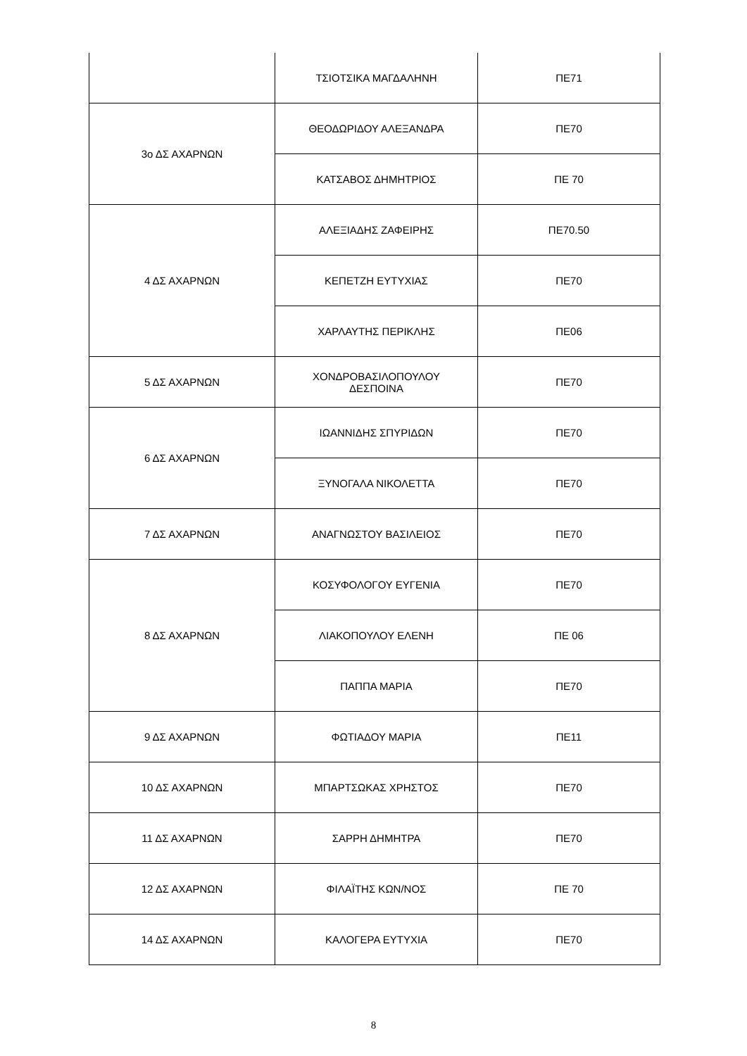| | ΤΣΙΟΤΣΙΚΑ ΜΑΓΔΑΛΗΝΗ | ΠΕ71 |
| 3ο ΔΣ ΑΧΑΡΝΩΝ | ΘΕΟΔΩΡΙΔΟΥ ΑΛΕΞΑΝΔΡΑ | ΠΕ70 |
| | ΚΑΤΣΑΒΟΣ ΔΗΜΗΤΡΙΟΣ | ΠΕ 70 |
| 4 ΔΣ ΑΧΑΡΝΩΝ | ΑΛΕΞΙΑΔΗΣ ΖΑΦΕΙΡΗΣ | ΠΕ70.50 |
| | ΚΕΠΕΤΖΗ ΕΥΤΥΧΙΑΣ | ΠΕ70 |
| | ΧΑΡΛΑΥΤΗΣ ΠΕΡΙΚΛΗΣ | ΠΕ06 |
| 5 ΔΣ ΑΧΑΡΝΩΝ | ΧΟΝΔΡΟΒΑΣΙΛΟΠΟΥΛΟΥ ΔΕΣΠΟΙΝΑ | ΠΕ70 |
| 6 ΔΣ ΑΧΑΡΝΩΝ | ΙΩΑΝΝΙΔΗΣ ΣΠΥΡΙΔΩΝ | ΠΕ70 |
| | ΞΥΝΟΓΑΛΑ ΝΙΚΟΛΕΤΤΑ | ΠΕ70 |
| 7 ΔΣ ΑΧΑΡΝΩΝ | ΑΝΑΓΝΩΣΤΟΥ ΒΑΣΙΛΕΙΟΣ | ΠΕ70 |
| 8 ΔΣ ΑΧΑΡΝΩΝ | ΚΟΣΥΦΟΛΟΓΟΥ ΕΥΓΕΝΙΑ | ΠΕ70 |
| | ΛΙΑΚΟΠΟΥΛΟΥ ΕΛΕΝΗ | ΠΕ 06 |
| | ΠΑΠΠΑ ΜΑΡΙΑ | ΠΕ70 |
| 9 ΔΣ ΑΧΑΡΝΩΝ | ΦΩΤΙΑΔΟΥ ΜΑΡΙΑ | ΠΕ11 |
| 10 ΔΣ ΑΧΑΡΝΩΝ | ΜΠΑΡΤΣΩΚΑΣ ΧΡΗΣΤΟΣ | ΠΕ70 |
| 11 ΔΣ ΑΧΑΡΝΩΝ | ΣΑΡΡΗ ΔΗΜΗΤΡΑ | ΠΕ70 |
| 12 ΔΣ ΑΧΑΡΝΩΝ | ΦΙΛΑΪΤΗΣ ΚΩΝ/ΝΟΣ | ΠΕ 70 |
| 14 ΔΣ ΑΧΑΡΝΩΝ | ΚΑΛΟΓΕΡΑ ΕΥΤΥΧΙΑ | ΠΕ70 |
8